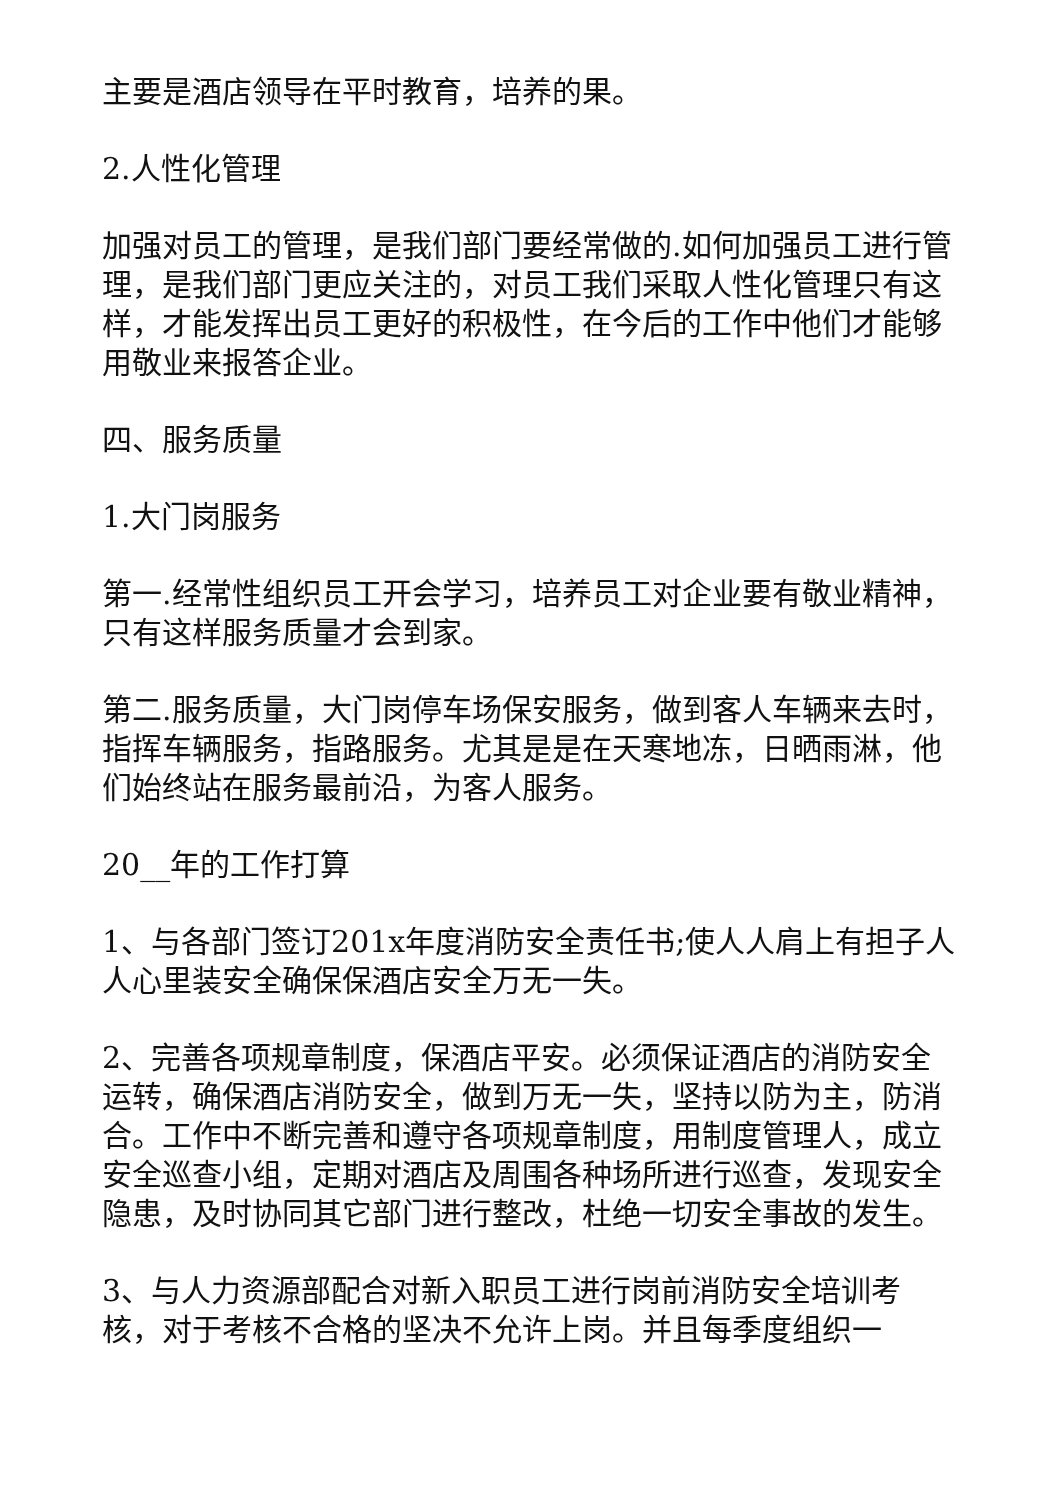主要是酒店领导在平时教育，培养的果。
2.人性化管理
加强对员工的管理，是我们部门要经常做的.如何加强员工进行管理，是我们部门更应关注的，对员工我们采取人性化管理只有这样，才能发挥出员工更好的积极性，在今后的工作中他们才能够用敬业来报答企业。
四、服务质量
1.大门岗服务
第一.经常性组织员工开会学习，培养员工对企业要有敬业精神，只有这样服务质量才会到家。
第二.服务质量，大门岗停车场保安服务，做到客人车辆来去时，指挥车辆服务，指路服务。尤其是是在天寒地冻，日晒雨淋，他们始终站在服务最前沿，为客人服务。
20__年的工作打算
1、与各部门签订201x年度消防安全责任书;使人人肩上有担子人人心里装安全确保保酒店安全万无一失。
2、完善各项规章制度，保酒店平安。必须保证酒店的消防安全运转，确保酒店消防安全，做到万无一失，坚持以防为主，防消合。工作中不断完善和遵守各项规章制度，用制度管理人，成立安全巡查小组，定期对酒店及周围各种场所进行巡查，发现安全隐患，及时协同其它部门进行整改，杜绝一切安全事故的发生。
3、与人力资源部配合对新入职员工进行岗前消防安全培训考核，对于考核不合格的坚决不允许上岗。并且每季度组织一